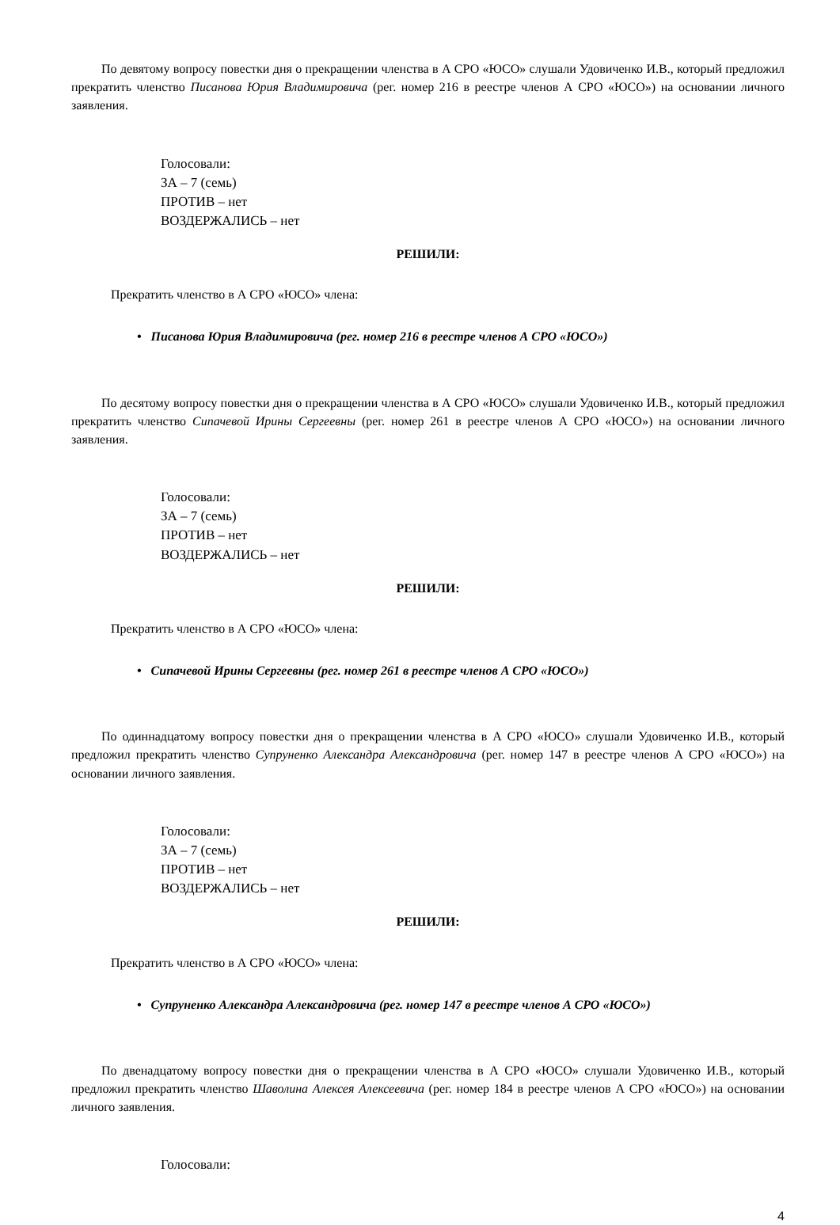По девятому вопросу повестки дня о прекращении членства в А СРО «ЮСО» слушали Удовиченко И.В., который предложил прекратить членство Писанова Юрия Владимировича (рег. номер 216 в реестре членов А СРО «ЮСО») на основании личного заявления.
Голосовали:
ЗА – 7 (семь)
ПРОТИВ – нет
ВОЗДЕРЖАЛИСЬ – нет
РЕШИЛИ:
Прекратить членство в А СРО «ЮСО» члена:
• Писанова Юрия Владимировича (рег. номер 216 в реестре членов А СРО «ЮСО»)
По десятому вопросу повестки дня о прекращении членства в А СРО «ЮСО» слушали Удовиченко И.В., который предложил прекратить членство Сипачевой Ирины Сергеевны (рег. номер 261 в реестре членов А СРО «ЮСО») на основании личного заявления.
Голосовали:
ЗА – 7 (семь)
ПРОТИВ – нет
ВОЗДЕРЖАЛИСЬ – нет
РЕШИЛИ:
Прекратить членство в А СРО «ЮСО» члена:
• Сипачевой Ирины Сергеевны (рег. номер 261 в реестре членов А СРО «ЮСО»)
По одиннадцатому вопросу повестки дня о прекращении членства в А СРО «ЮСО» слушали Удовиченко И.В., который предложил прекратить членство Супруненко Александра Александровича (рег. номер 147 в реестре членов А СРО «ЮСО») на основании личного заявления.
Голосовали:
ЗА – 7 (семь)
ПРОТИВ – нет
ВОЗДЕРЖАЛИСЬ – нет
РЕШИЛИ:
Прекратить членство в А СРО «ЮСО» члена:
• Супруненко Александра Александровича (рег. номер 147 в реестре членов А СРО «ЮСО»)
По двенадцатому вопросу повестки дня о прекращении членства в А СРО «ЮСО» слушали Удовиченко И.В., который предложил прекратить членство Шаволина Алексея Алексеевича (рег. номер 184 в реестре членов А СРО «ЮСО») на основании личного заявления.
Голосовали:
4